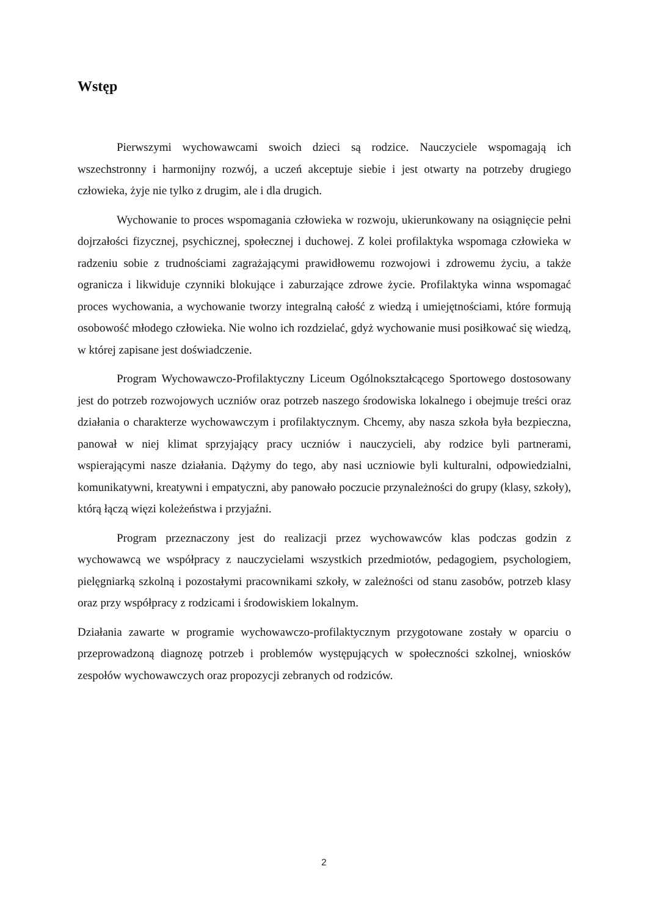Wstęp
Pierwszymi wychowawcami swoich dzieci są rodzice. Nauczyciele wspomagają ich wszechstronny i harmonijny rozwój, a uczeń akceptuje siebie i jest otwarty na potrzeby drugiego człowieka, żyje nie tylko z drugim, ale i dla drugich.
Wychowanie to proces wspomagania człowieka w rozwoju, ukierunkowany na osiągnięcie pełni dojrzałości fizycznej, psychicznej, społecznej i duchowej. Z kolei profilaktyka wspomaga człowieka w radzeniu sobie z trudnościami zagrażającymi prawidłowemu rozwojowi i zdrowemu życiu, a także ogranicza i likwiduje czynniki blokujące i zaburzające zdrowe życie. Profilaktyka winna wspomagać proces wychowania, a wychowanie tworzy integralną całość z wiedzą i umiejętnościami, które formują osobowość młodego człowieka. Nie wolno ich rozdzielać, gdyż wychowanie musi posiłkować się wiedzą, w której zapisane jest doświadczenie.
Program Wychowawczo-Profilaktyczny Liceum Ogólnokształcącego Sportowego dostosowany jest do potrzeb rozwojowych uczniów oraz potrzeb naszego środowiska lokalnego i obejmuje treści oraz działania o charakterze wychowawczym i profilaktycznym. Chcemy, aby nasza szkoła była bezpieczna, panował w niej klimat sprzyjający pracy uczniów i nauczycieli, aby rodzice byli partnerami, wspierającymi nasze działania. Dążymy do tego, aby nasi uczniowie byli kulturalni, odpowiedzialni, komunikatywni, kreatywni i empatyczni, aby panowało poczucie przynależności do grupy (klasy, szkoły), którą łączą więzi koleżeństwa i przyjaźni.
Program przeznaczony jest do realizacji przez wychowawców klas podczas godzin z wychowawcą we współpracy z nauczycielami wszystkich przedmiotów, pedagogiem, psychologiem, pielęgniarką szkolną i pozostałymi pracownikami szkoły, w zależności od stanu zasobów, potrzeb klasy oraz przy współpracy z rodzicami i środowiskiem lokalnym.
Działania zawarte w programie wychowawczo-profilaktycznym przygotowane zostały w oparciu o przeprowadzoną diagnozę potrzeb i problemów występujących w społeczności szkolnej, wniosków zespołów wychowawczych oraz propozycji zebranych od rodziców.
2